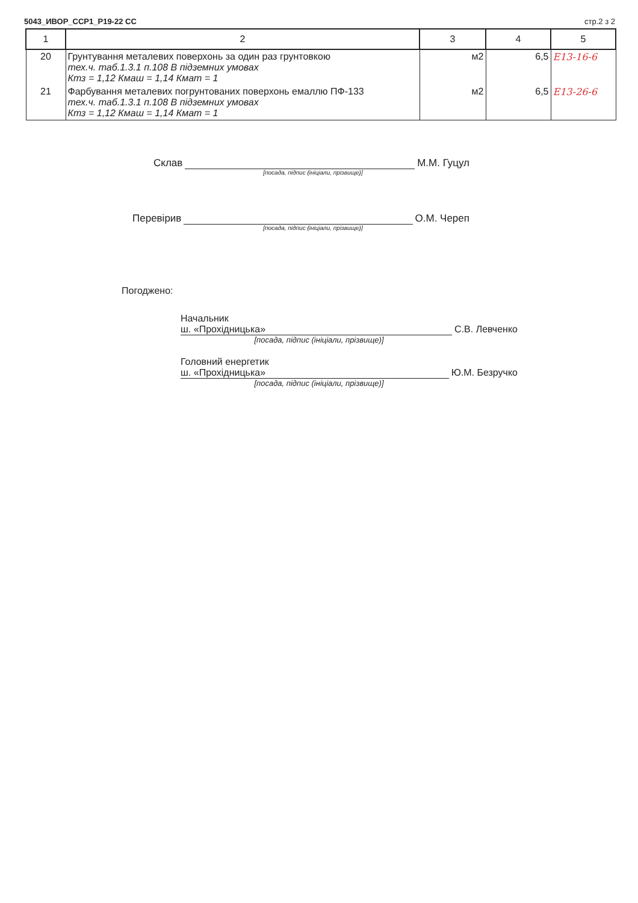5043_ИВОР_ССР1_Р19-22 СС стр.2 з 2
| 1 | 2 | 3 | 4 | 5 |
| --- | --- | --- | --- | --- |
| 20 | Грунтування металевих поверхонь за один раз грунтовкою тех.ч. таб.1.3.1 п.108 В підземних умовах Ктз = 1,12 Кмаш = 1,14 Кмат = 1 | м2 | 6,5 | Е13-16-6 |
| 21 | Фарбування металевих погрунтованих поверхонь емаллю ПФ-133 тех.ч. таб.1.3.1 п.108 В підземних умовах Ктз = 1,12 Кмаш = 1,14 Кмат = 1 | м2 | 6,5 | Е13-26-6 |
Склав М.М. Гуцул
[посада, підпис (ініціали, прізвище)]
Перевірив О.М. Череп
[посада, підпис (ініціали, прізвище)]
Погоджено:
Начальник
ш. «Прохідницька» С.В. Левченко
[посада, підпис (ініціали, прізвище)]
Головний енергетик
ш. «Прохідницька» Ю.М. Безручко
[посада, підпис (ініціали, прізвище)]